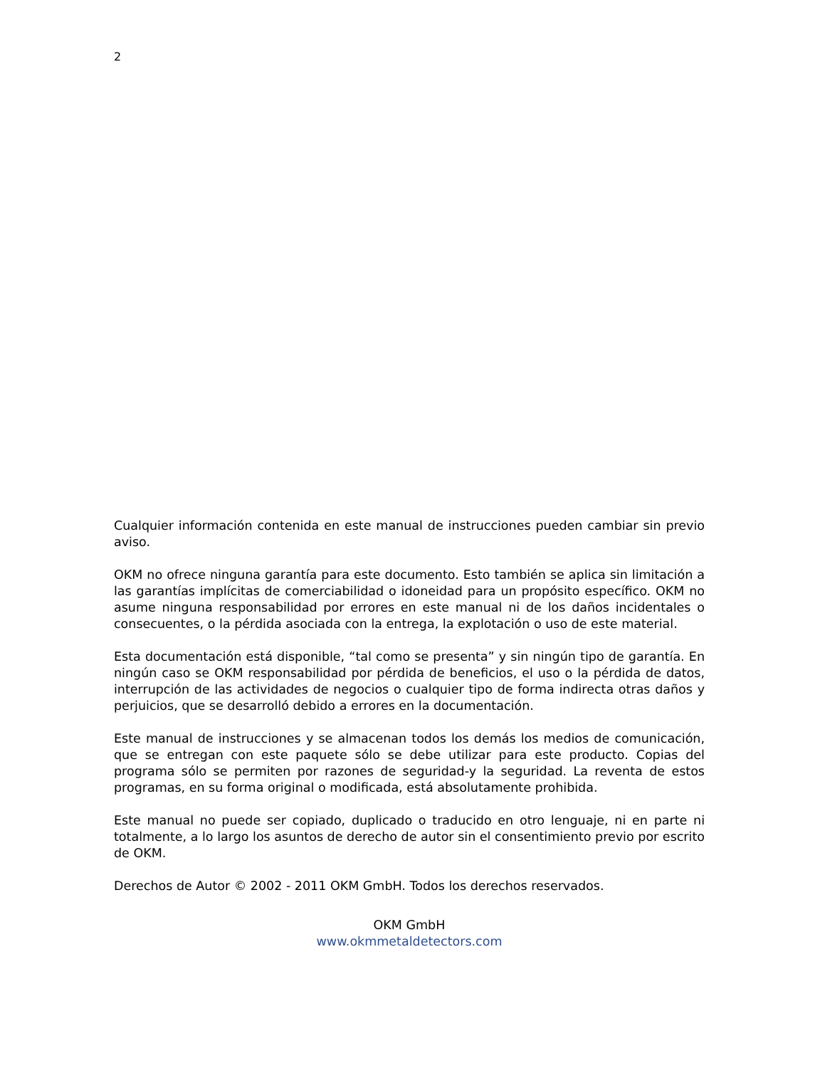2
Cualquier información contenida en este manual de instrucciones pueden cambiar sin previo aviso.
OKM no ofrece ninguna garantía para este documento. Esto también se aplica sin limitación a las garantías implícitas de comerciabilidad o idoneidad para un propósito específico. OKM no asume ninguna responsabilidad por errores en este manual ni de los daños incidentales o consecuentes, o la pérdida asociada con la entrega, la explotación o uso de este material.
Esta documentación está disponible, “tal como se presenta” y sin ningún tipo de garantía. En ningún caso se OKM responsabilidad por pérdida de beneficios, el uso o la pérdida de datos, interrupción de las actividades de negocios o cualquier tipo de forma indirecta otras daños y perjuicios, que se desarrolló debido a errores en la documentación.
Este manual de instrucciones y se almacenan todos los demás los medios de comunicación, que se entregan con este paquete sólo se debe utilizar para este producto. Copias del programa sólo se permiten por razones de seguridad-y la seguridad. La reventa de estos programas, en su forma original o modificada, está absolutamente prohibida.
Este manual no puede ser copiado, duplicado o traducido en otro lenguaje, ni en parte ni totalmente, a lo largo los asuntos de derecho de autor sin el consentimiento previo por escrito de OKM.
Derechos de Autor © 2002 - 2011 OKM GmbH. Todos los derechos reservados.
OKM GmbH
www.okmmetaldetectors.com